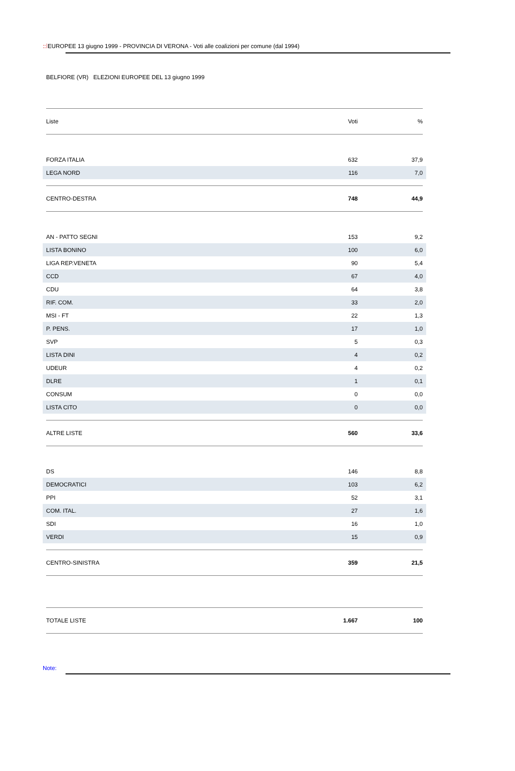::⁞EUROPEE 13 giugno 1999 - PROVINCIA DI VERONA - Voti alle coalizioni per comune (dal 1994)
BELFIORE (VR) ELEZIONI EUROPEE DEL 13 giugno 1999
| Liste | Voti | % |
| --- | --- | --- |
| FORZA ITALIA | 632 | 37,9 |
| LEGA NORD | 116 | 7,0 |
| CENTRO-DESTRA | 748 | 44,9 |
| AN - PATTO SEGNI | 153 | 9,2 |
| LISTA BONINO | 100 | 6,0 |
| LIGA REP.VENETA | 90 | 5,4 |
| CCD | 67 | 4,0 |
| CDU | 64 | 3,8 |
| RIF. COM. | 33 | 2,0 |
| MSI - FT | 22 | 1,3 |
| P. PENS. | 17 | 1,0 |
| SVP | 5 | 0,3 |
| LISTA DINI | 4 | 0,2 |
| UDEUR | 4 | 0,2 |
| DLRE | 1 | 0,1 |
| CONSUM | 0 | 0,0 |
| LISTA CITO | 0 | 0,0 |
| ALTRE LISTE | 560 | 33,6 |
| DS | 146 | 8,8 |
| DEMOCRATICI | 103 | 6,2 |
| PPI | 52 | 3,1 |
| COM. ITAL. | 27 | 1,6 |
| SDI | 16 | 1,0 |
| VERDI | 15 | 0,9 |
| CENTRO-SINISTRA | 359 | 21,5 |
| TOTALE LISTE | 1.667 | 100 |
Note: